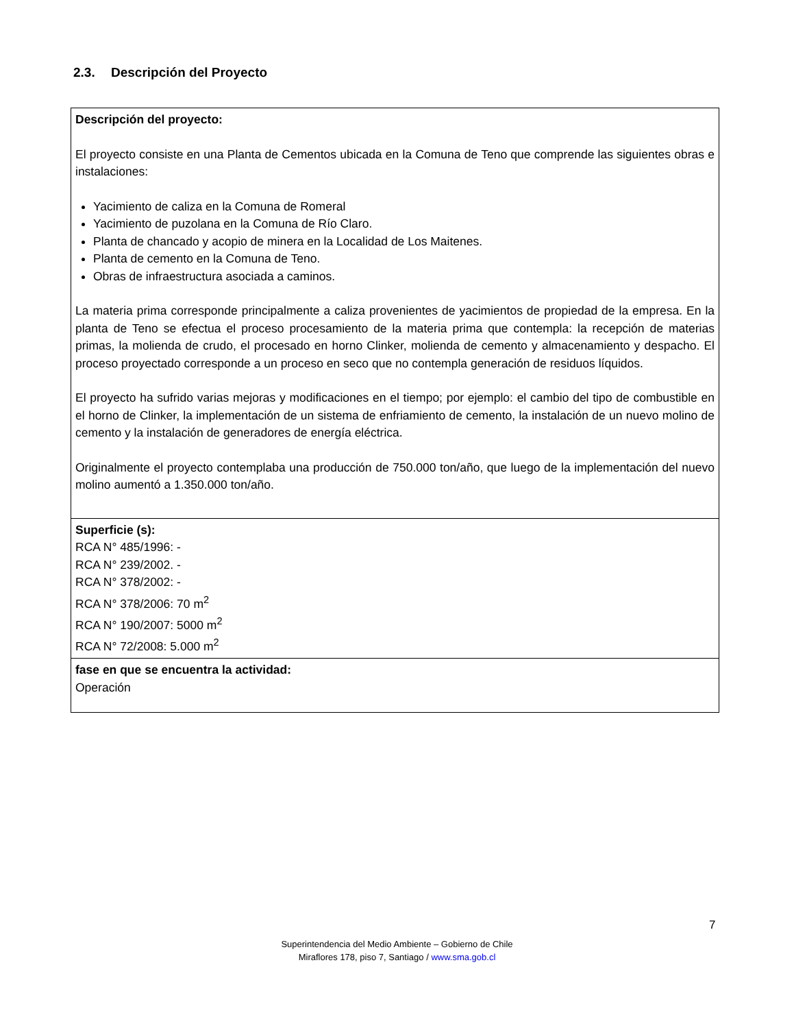2.3. Descripción del Proyecto
| Descripción del proyecto: El proyecto consiste en una Planta de Cementos ubicada en la Comuna de Teno que comprende las siguientes obras e instalaciones: Yacimiento de caliza en la Comuna de Romeral Yacimiento de puzolana en la Comuna de Río Claro. Planta de chancado y acopio de minera en la Localidad de Los Maitenes. Planta de cemento en la Comuna de Teno. Obras de infraestructura asociada a caminos. La materia prima corresponde principalmente a caliza provenientes de yacimientos de propiedad de la empresa. En la planta de Teno se efectua el proceso procesamiento de la materia prima que contempla: la recepción de materias primas, la molienda de crudo, el procesado en horno Clinker, molienda de cemento y almacenamiento y despacho. El proceso proyectado corresponde a un proceso en seco que no contempla generación de residuos líquidos. El proyecto ha sufrido varias mejoras y modificaciones en el tiempo; por ejemplo: el cambio del tipo de combustible en el horno de Clinker, la implementación de un sistema de enfriamiento de cemento, la instalación de un nuevo molino de cemento y la instalación de generadores de energía eléctrica. Originalmente el proyecto contemplaba una producción de 750.000 ton/año, que luego de la implementación del nuevo molino aumentó a 1.350.000 ton/año. |
| Superficie (s): RCA N° 485/1996: - RCA N° 239/2002. - RCA N° 378/2002: - RCA N° 378/2006: 70 m<sup>2</sup> RCA N° 190/2007: 5000 m<sup>2</sup> RCA N° 72/2008: 5.000 m<sup>2</sup> |
| fase en que se encuentra la actividad: Operación |
7
Superintendencia del Medio Ambiente – Gobierno de Chile
Miraflores 178, piso 7, Santiago / www.sma.gob.cl